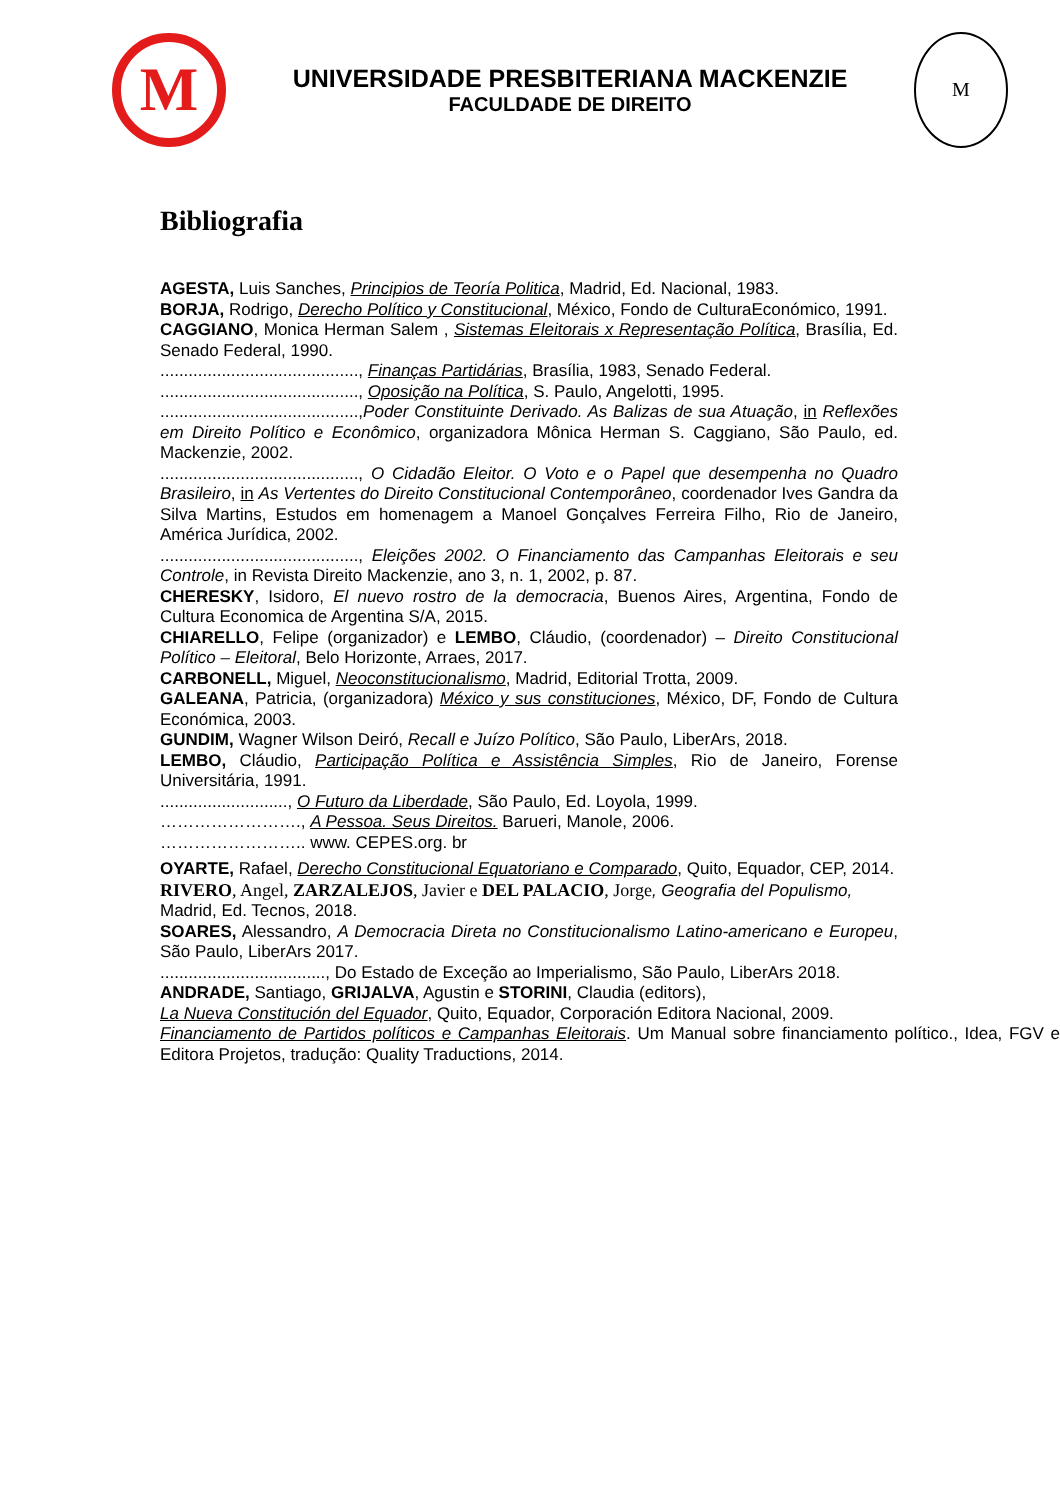M
UNIVERSIDADE PRESBITERIANA MACKENZIE
FACULDADE DE DIREITO
M
Bibliografia
AGESTA, Luis Sanches, Principios de Teoría Politica, Madrid, Ed. Nacional, 1983.
BORJA, Rodrigo, Derecho Político y Constitucional, México, Fondo de CulturaEconómico, 1991.
CAGGIANO, Monica Herman Salem , Sistemas Eleitorais x Representação Política, Brasília, Ed. Senado Federal, 1990.
.........................................., Finanças Partidárias, Brasília, 1983, Senado Federal.
.........................................., Oposição na Política, S. Paulo, Angelotti, 1995.
..........................................,Poder Constituinte Derivado. As Balizas de sua Atuação, in Reflexões em Direito Político e Econômico, organizadora Mônica Herman S. Caggiano, São Paulo, ed. Mackenzie, 2002.
.........................................., O Cidadão Eleitor. O Voto e o Papel que desempenha no Quadro Brasileiro, in As Vertentes do Direito Constitucional Contemporâneo, coordenador Ives Gandra da Silva Martins, Estudos em homenagem a Manoel Gonçalves Ferreira Filho, Rio de Janeiro, América Jurídica, 2002.
.........................................., Eleições 2002. O Financiamento das Campanhas Eleitorais e seu Controle, in Revista Direito Mackenzie, ano 3, n. 1, 2002, p. 87.
CHERESKY, Isidoro, El nuevo rostro de la democracia, Buenos Aires, Argentina, Fondo de Cultura Economica de Argentina S/A, 2015.
CHIARELLO, Felipe (organizador) e LEMBO, Cláudio, (coordenador) – Direito Constitucional Político – Eleitoral, Belo Horizonte, Arraes, 2017.
CARBONELL, Miguel, Neoconstitucionalismo, Madrid, Editorial Trotta, 2009.
GALEANA, Patricia, (organizadora) México y sus constituciones, México, DF, Fondo de Cultura Económica, 2003.
GUNDIM, Wagner Wilson Deiró, Recall e Juízo Político, São Paulo, LiberArs, 2018.
LEMBO, Cláudio, Participação Política e Assistência Simples, Rio de Janeiro, Forense Universitária, 1991.
..........................., O Futuro da Liberdade, São Paulo, Ed. Loyola, 1999.
……………………., A Pessoa. Seus Direitos. Barueri, Manole, 2006.
…………………….. www. CEPES.org. br
OYARTE, Rafael, Derecho Constitucional Equatoriano e Comparado, Quito, Equador, CEP, 2014.
RIVERO, Angel, ZARZALEJOS, Javier e DEL PALACIO, Jorge, Geografia del Populismo,
Madrid, Ed. Tecnos, 2018.
SOARES, Alessandro, A Democracia Direta no Constitucionalismo Latino-americano e Europeu, São Paulo, LiberArs 2017.
..................................., Do Estado de Exceção ao Imperialismo, São Paulo, LiberArs 2018.
ANDRADE, Santiago, GRIJALVA, Agustin e STORINI, Claudia (editors),
La Nueva Constitución del Equador, Quito, Equador, Corporación Editora Nacional, 2009.
Financiamento de Partidos políticos e Campanhas Eleitorais. Um Manual sobre financiamento político., Idea, FGV e Editora Projetos, tradução: Quality Traductions, 2014.